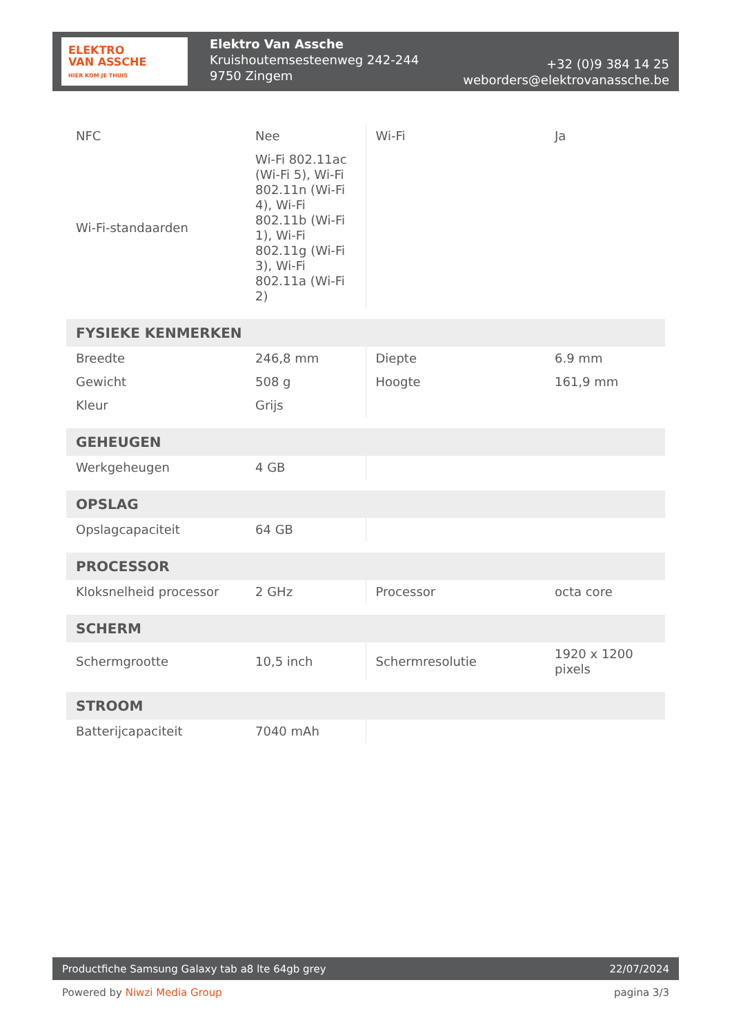ELEKTRO
VAN ASSCHE
HIER KOM JE THUIS
Elektro Van Assche
Kruishoutemsesteenweg 242-244
9750 Zingem
+32 (0)9 384 14 25
weborders@elektrovanassche.be
| NFC | Nee | Wi-Fi | Ja |
| Wi-Fi-standaarden | Wi-Fi 802.11ac (Wi-Fi 5), Wi-Fi 802.11n (Wi-Fi 4), Wi-Fi 802.11b (Wi-Fi 1), Wi-Fi 802.11g (Wi-Fi 3), Wi-Fi 802.11a (Wi-Fi 2) | | |
| FYSIEKE KENMERKEN | | | |
| Breedte | 246,8 mm | Diepte | 6.9 mm |
| Gewicht | 508 g | Hoogte | 161,9 mm |
| Kleur | Grijs | | |
| GEHEUGEN | | | |
| Werkgeheugen | 4 GB | | |
| OPSLAG | | | |
| Opslagcapaciteit | 64 GB | | |
| PROCESSOR | | | |
| Kloksnelheid processor | 2 GHz | Processor | octa core |
| SCHERM | | | |
| Schermgrootte | 10,5 inch | Schermresolutie | 1920 x 1200 pixels |
| STROOM | | | |
| Batterijcapaciteit | 7040 mAh | | |
Productfiche Samsung Galaxy tab a8 lte 64gb grey 22/07/2024
Powered by Niwzi Media Group pagina 3/3